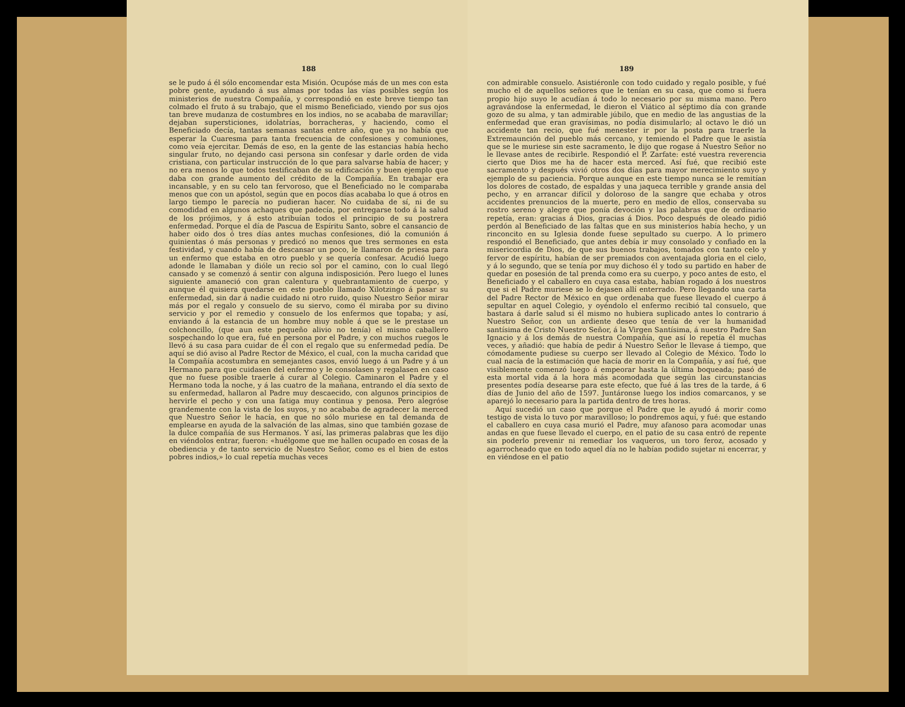188
se le pudo á él sólo encomendar esta Misión. Ocupóse más de un mes con esta pobre gente, ayudando á sus almas por todas las vías posibles según los ministerios de nuestra Compañía, y correspondió en este breve tiempo tan colmado el fruto á su trabajo, que el mismo Beneficiado, viendo por sus ojos tan breve mudanza de costumbres en los indios, no se acababa de maravillar; dejaban supersticiones, idolatrías, borracheras, y haciendo, como el Beneficiado decía, tantas semanas santas entre año, que ya no había que esperar la Cuaresma para tanta frecuencia de confesiones y comuniones, como veía ejercitar. Demás de eso, en la gente de las estancias había hecho singular fruto, no dejando casi persona sin confesar y darle orden de vida cristiana, con particular instrucción de lo que para salvarse había de hacer; y no era menos lo que todos testificaban de su edificación y buen ejemplo que daba con grande aumento del crédito de la Compañía. En trabajar era incansable, y en su celo tan fervoroso, que el Beneficiado no le comparaba menos que con un apóstol, según que en pocos días acababa lo que á otros en largo tiempo le parecía no pudieran hacer. No cuidaba de sí, ni de su comodidad en algunos achaques que padecía, por entregarse todo á la salud de los prójimos, y á esto atribuían todos el principio de su postrera enfermedad. Porque el día de Pascua de Espíritu Santo, sobre el cansancio de haber oido dos ó tres días antes muchas confesiones, dió la comunión á quinientas ó más personas y predicó no menos que tres sermones en esta festividad, y cuando había de descansar un poco, le llamaron de priesa para un enfermo que estaba en otro pueblo y se quería confesar. Acudió luego adonde le llamaban y dióle un recio sol por el camino, con lo cual llegó cansado y se comenzó á sentir con alguna indisposición. Pero luego el lunes siguiente amaneció con gran calentura y quebrantamiento de cuerpo, y aunque él quisiera quedarse en este pueblo llamado Xilotzingo á pasar su enfermedad, sin dar á nadie cuidado ni otro ruido, quiso Nuestro Señor mirar más por el regalo y consuelo de su siervo, como él miraba por su divino servicio y por el remedio y consuelo de los enfermos que topaba; y así, enviando á la estancia de un hombre muy noble á que se le prestase un colchoncillo, (que aun este pequeño alivio no tenía) el mismo caballero sospechando lo que era, fué en persona por el Padre, y con muchos ruegos le llevó á su casa para cuidar de él con el regalo que su enfermedad pedía. De aquí se dió aviso al Padre Rector de México, el cual, con la mucha caridad que la Compañía acostumbra en semejantes casos, envió luego á un Padre y á un Hermano para que cuidasen del enfermo y le consolasen y regalasen en caso que no fuese posible traerle á curar al Colegio. Caminaron el Padre y el Hermano toda la noche, y á las cuatro de la mañana, entrando el día sexto de su enfermedad, hallaron al Padre muy descaecido, con algunos principios de hervirle el pecho y con una fatiga muy continua y penosa. Pero alegróse grandemente con la vista de los suyos, y no acababa de agradecer la merced que Nuestro Señor le hacía, en que no sólo muriese en tal demanda de emplearse en ayuda de la salvación de las almas, sino que también gozase de la dulce compañía de sus Hermanos. Y así, las primeras palabras que les dijo en viéndolos entrar, fueron: «huélgome que me hallen ocupado en cosas de la obediencia y de tanto servicio de Nuestro Señor, como es el bien de estos pobres indios,» lo cual repetía muchas veces
189
con admirable consuelo. Asistiéronle con todo cuidado y regalo posible, y fué mucho el de aquellos señores que le tenían en su casa, que como si fuera propio hijo suyo le acudían á todo lo necesario por su misma mano. Pero agravándose la enfermedad, le dieron el Viático al séptimo día con grande gozo de su alma, y tan admirable júbilo, que en medio de las angustias de la enfermedad que eran gravísimas, no podía disimularlo; al octavo le dió un accidente tan recio, que fué menester ir por la posta para traerle la Extremaunción del pueblo más cercano, y temiendo el Padre que le asistía que se le muriese sin este sacramento, le dijo que rogase á Nuestro Señor no le llevase antes de recibirle. Respondió el P. Zarfate: esté vuestra reverencia cierto que Dios me ha de hacer esta merced. Así fué, que recibió este sacramento y después vivió otros dos días para mayor merecimiento suyo y ejemplo de su paciencia. Porque aunque en este tiempo nunca se le remitían los dolores de costado, de espaldas y una jaqueca terrible y grande ansia del pecho, y en arrancar difícil y doloroso de la sangre que echaba y otros accidentes prenuncios de la muerte, pero en medio de ellos, conservaba su rostro sereno y alegre que ponía devoción y las palabras que de ordinario repetía, eran: gracias á Dios, gracias á Dios. Poco después de oleado pidió perdón al Beneficiado de las faltas que en sus ministerios había hecho, y un rinconcito en su Iglesia donde fuese sepultado su cuerpo. A lo primero respondió el Beneficiado, que antes debía ir muy consolado y confiado en la misericordia de Dios, de que sus buenos trabajos, tomados con tanto celo y fervor de espíritu, habían de ser premiados con aventajada gloria en el cielo, y á lo segundo, que se tenía por muy dichoso él y todo su partido en haber de quedar en posesión de tal prenda como era su cuerpo, y poco antes de esto, el Beneficiado y el caballero en cuya casa estaba, habían rogado á los nuestros que si el Padre muriese se lo dejasen allí enterrado. Pero llegando una carta del Padre Rector de México en que ordenaba que fuese llevado el cuerpo á sepultar en aquel Colegio, y oyéndolo el enfermo recibió tal consuelo, que bastara á darle salud si él mismo no hubiera suplicado antes lo contrario á Nuestro Señor, con un ardiente deseo que tenía de ver la humanidad santísima de Cristo Nuestro Señor, á la Virgen Santísima, á nuestro Padre San Ignacio y á los demás de nuestra Compañía, que así lo repetía él muchas veces, y añadió: que había de pedir á Nuestro Señor le llevase á tiempo, que cómodamente pudiese su cuerpo ser llevado al Colegio de México. Todo lo cual nacía de la estimación que hacía de morir en la Compañía, y así fué, que visiblemente comenzó luego á empeorar hasta la última boqueada; pasó de esta mortal vida á la hora más acomodada que según las circunstancias presentes podía desearse para este efecto, que fué á las tres de la tarde, á 6 días de Junio del año de 1597. Juntáronse luego los indios comarcanos, y se aparejó lo necesario para la partida dentro de tres horas.
Aquí sucedió un caso que porque el Padre que le ayudó á morir como testigo de vista lo tuvo por maravilloso; lo pondremos aquí, y fué: que estando el caballero en cuya casa murió el Padre, muy afanoso para acomodar unas andas en que fuese llevado el cuerpo, en el patio de su casa entró de repente sin poderlo prevenir ni remediar los vaqueros, un toro feroz, acosado y agarrocheado que en todo aquel día no le habían podido sujetar ni encerrar, y en viéndose en el patio